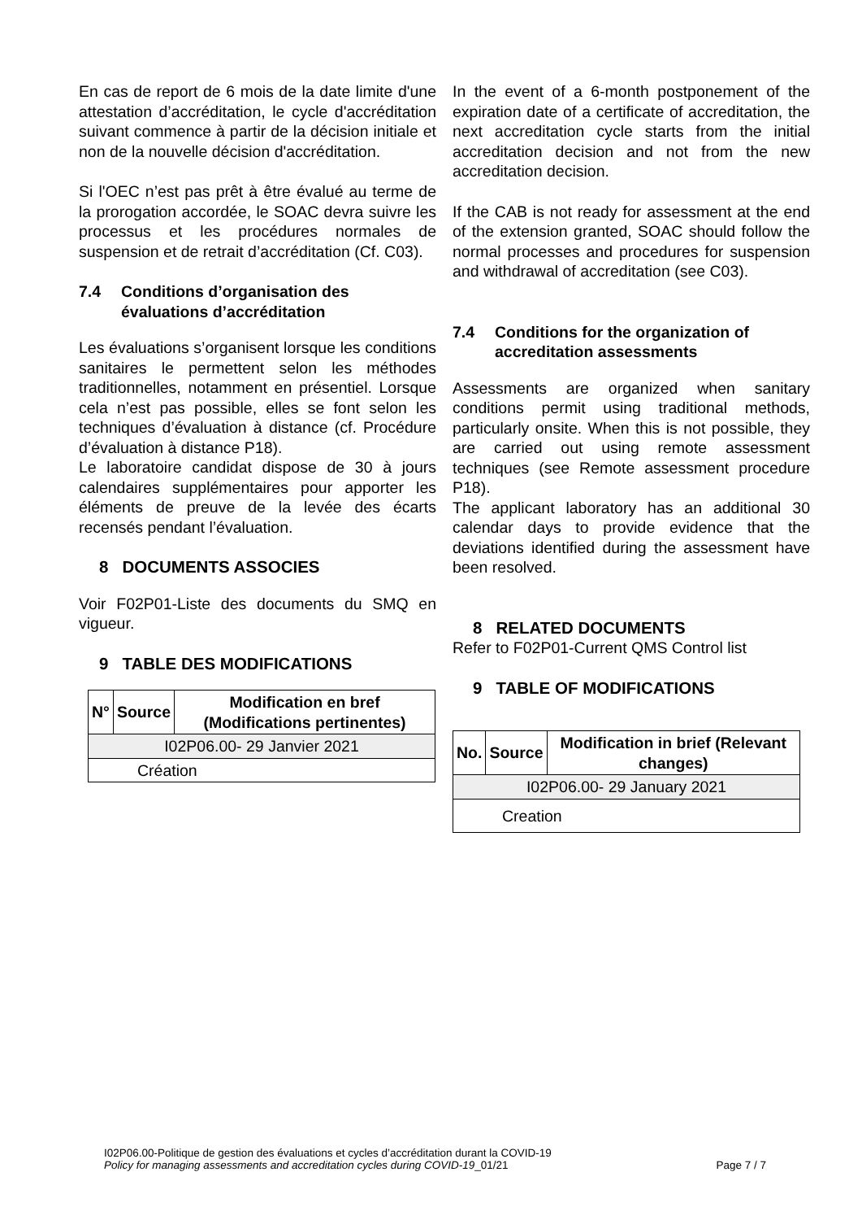En cas de report de 6 mois de la date limite d'une attestation d’accréditation, le cycle d'accréditation suivant commence à partir de la décision initiale et non de la nouvelle décision d'accréditation.
Si l'OEC n’est pas prêt à être évalué au terme de la prorogation accordée, le SOAC devra suivre les processus et les procédures normales de suspension et de retrait d’accréditation (Cf. C03).
7.4 Conditions d’organisation des évaluations d’accréditation
Les évaluations s’organisent lorsque les conditions sanitaires le permettent selon les méthodes traditionnelles, notamment en présentiel. Lorsque cela n’est pas possible, elles se font selon les techniques d’évaluation à distance (cf. Procédure d’évaluation à distance P18).
Le laboratoire candidat dispose de 30 à jours calendaires supplémentaires pour apporter les éléments de preuve de la levée des écarts recensés pendant l’évaluation.
8 DOCUMENTS ASSOCIES
Voir F02P01-Liste des documents du SMQ en vigueur.
9 TABLE DES MODIFICATIONS
| N° | Source | Modification en bref (Modifications pertinentes) |
| --- | --- | --- |
| I02P06.00- 29 Janvier 2021 | | |
| Création | | |
In the event of a 6-month postponement of the expiration date of a certificate of accreditation, the next accreditation cycle starts from the initial accreditation decision and not from the new accreditation decision.
If the CAB is not ready for assessment at the end of the extension granted, SOAC should follow the normal processes and procedures for suspension and withdrawal of accreditation (see C03).
7.4 Conditions for the organization of accreditation assessments
Assessments are organized when sanitary conditions permit using traditional methods, particularly onsite. When this is not possible, they are carried out using remote assessment techniques (see Remote assessment procedure P18).
The applicant laboratory has an additional 30 calendar days to provide evidence that the deviations identified during the assessment have been resolved.
8 RELATED DOCUMENTS
Refer to F02P01-Current QMS Control list
9 TABLE OF MODIFICATIONS
| No. | Source | Modification in brief (Relevant changes) |
| --- | --- | --- |
| I02P06.00- 29 January 2021 | | |
| Creation | | |
I02P06.00-Politique de gestion des évaluations et cycles d’accréditation durant la COVID-19
Policy for managing assessments and accreditation cycles during COVID-19_01/21 Page 7 / 7